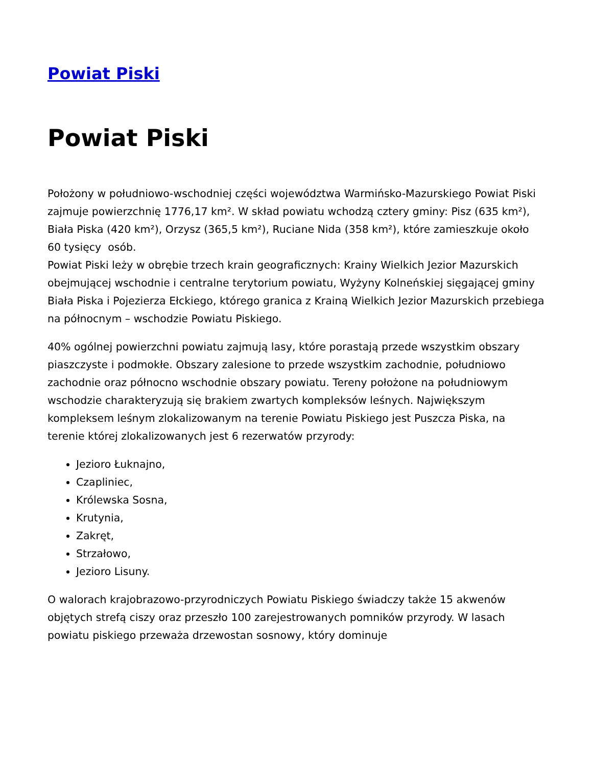Powiat Piski
Powiat Piski
Położony w południowo-wschodniej części województwa Warmińsko-Mazurskiego Powiat Piski zajmuje powierzchnię 1776,17 km². W skład powiatu wchodzą cztery gminy: Pisz (635 km²), Biała Piska (420 km²), Orzysz (365,5 km²), Ruciane Nida (358 km²), które zamieszkuje około 60 tysięcy osób.
Powiat Piski leży w obrębie trzech krain geograficznych: Krainy Wielkich Jezior Mazurskich obejmującej wschodnie i centralne terytorium powiatu, Wyżyny Kolneńskiej sięgającej gminy Biała Piska i Pojezierza Ełckiego, którego granica z Krainą Wielkich Jezior Mazurskich przebiega na północnym – wschodzie Powiatu Piskiego.
40% ogólnej powierzchni powiatu zajmują lasy, które porastają przede wszystkim obszary piaszczyste i podmokłe. Obszary zalesione to przede wszystkim zachodnie, południowo zachodnie oraz północno wschodnie obszary powiatu. Tereny położone na południowym wschodzie charakteryzują się brakiem zwartych kompleksów leśnych. Największym kompleksem leśnym zlokalizowanym na terenie Powiatu Piskiego jest Puszcza Piska, na terenie której zlokalizowanych jest 6 rezerwatów przyrody:
Jezioro Łuknajno,
Czapliniec,
Królewska Sosna,
Krutynia,
Zakręt,
Strzałowo,
Jezioro Lisuny.
O walorach krajobrazowo-przyrodniczych Powiatu Piskiego świadczy także 15 akwenów objętych strefą ciszy oraz przeszło 100 zarejestrowanych pomników przyrody. W lasach powiatu piskiego przeważa drzewostan sosnowy, który dominuje